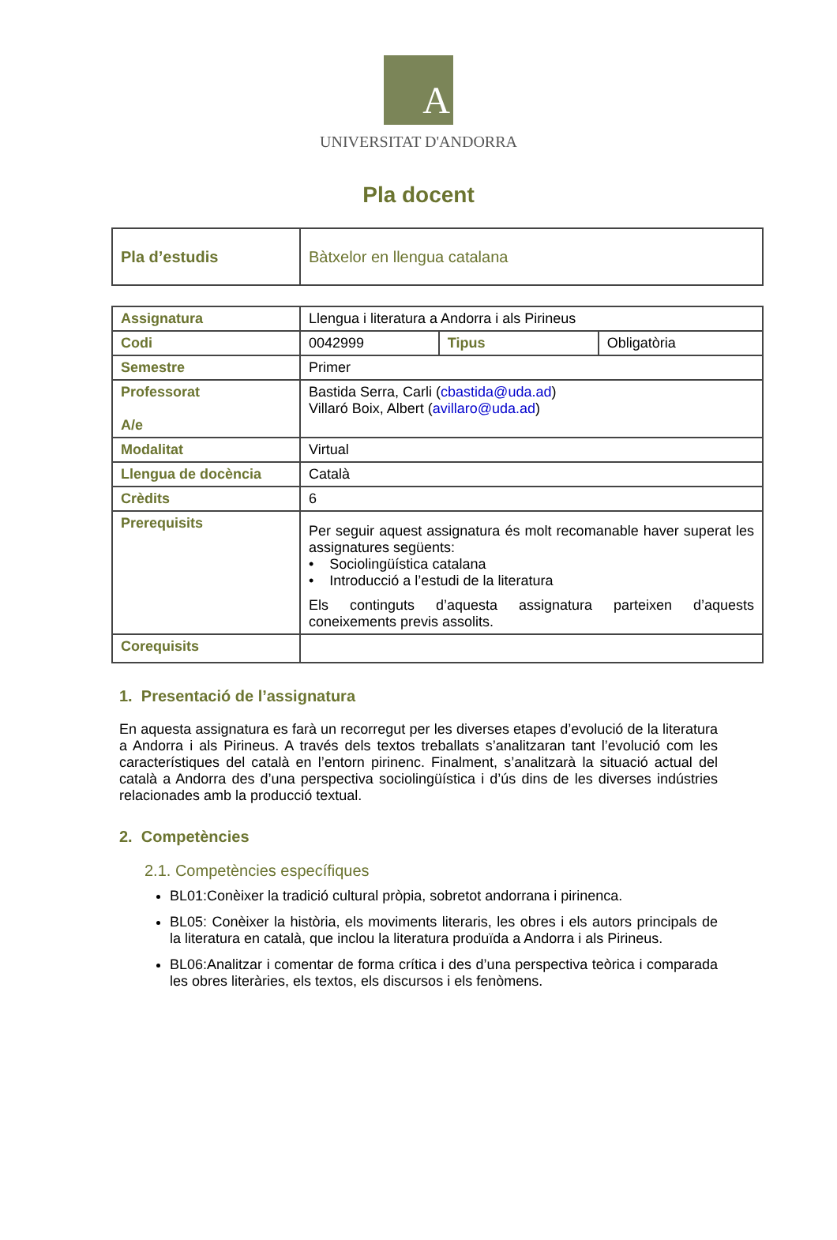A
UNIVERSITAT D'ANDORRA
Pla docent
| Pla d’estudis | Bàtxelor en llengua catalana |
| Assignatura | Llengua i literatura a Andorra i als Pirineus | | |
| Codi | 0042999 | Tipus | Obligatòria |
| Semestre | Primer | | |
| Professorat A/e | Bastida Serra, Carli ( cbastida@uda.ad ) Villaró Boix, Albert ( avillaro@uda.ad ) | | |
| Modalitat | Virtual | | |
| Llengua de docència | Català | | |
| Crèdits | 6 | | |
| Prerequisits | Per seguir aquest assignatura és molt recomanable haver superat les assignatures següents: • Sociolingüística catalana • Introducció a l’estudi de la literatura Els continguts d’aquesta assignatura parteixen d’aquests coneixements previs assolits. | | |
| Corequisits | | | |
1. Presentació de l’assignatura
En aquesta assignatura es farà un recorregut per les diverses etapes d’evolució de la literatura a Andorra i als Pirineus. A través dels textos treballats s’analitzaran tant l’evolució com les característiques del català en l’entorn pirinenc. Finalment, s’analitzarà la situació actual del català a Andorra des d’una perspectiva sociolingüística i d’ús dins de les diverses indústries relacionades amb la producció textual.
2. Competències
2.1. Competències específiques
BL01:Conèixer la tradició cultural pròpia, sobretot andorrana i pirinenca.
BL05: Conèixer la història, els moviments literaris, les obres i els autors principals de la literatura en català, que inclou la literatura produïda a Andorra i als Pirineus.
BL06:Analitzar i comentar de forma crítica i des d’una perspectiva teòrica i comparada les obres literàries, els textos, els discursos i els fenòmens.